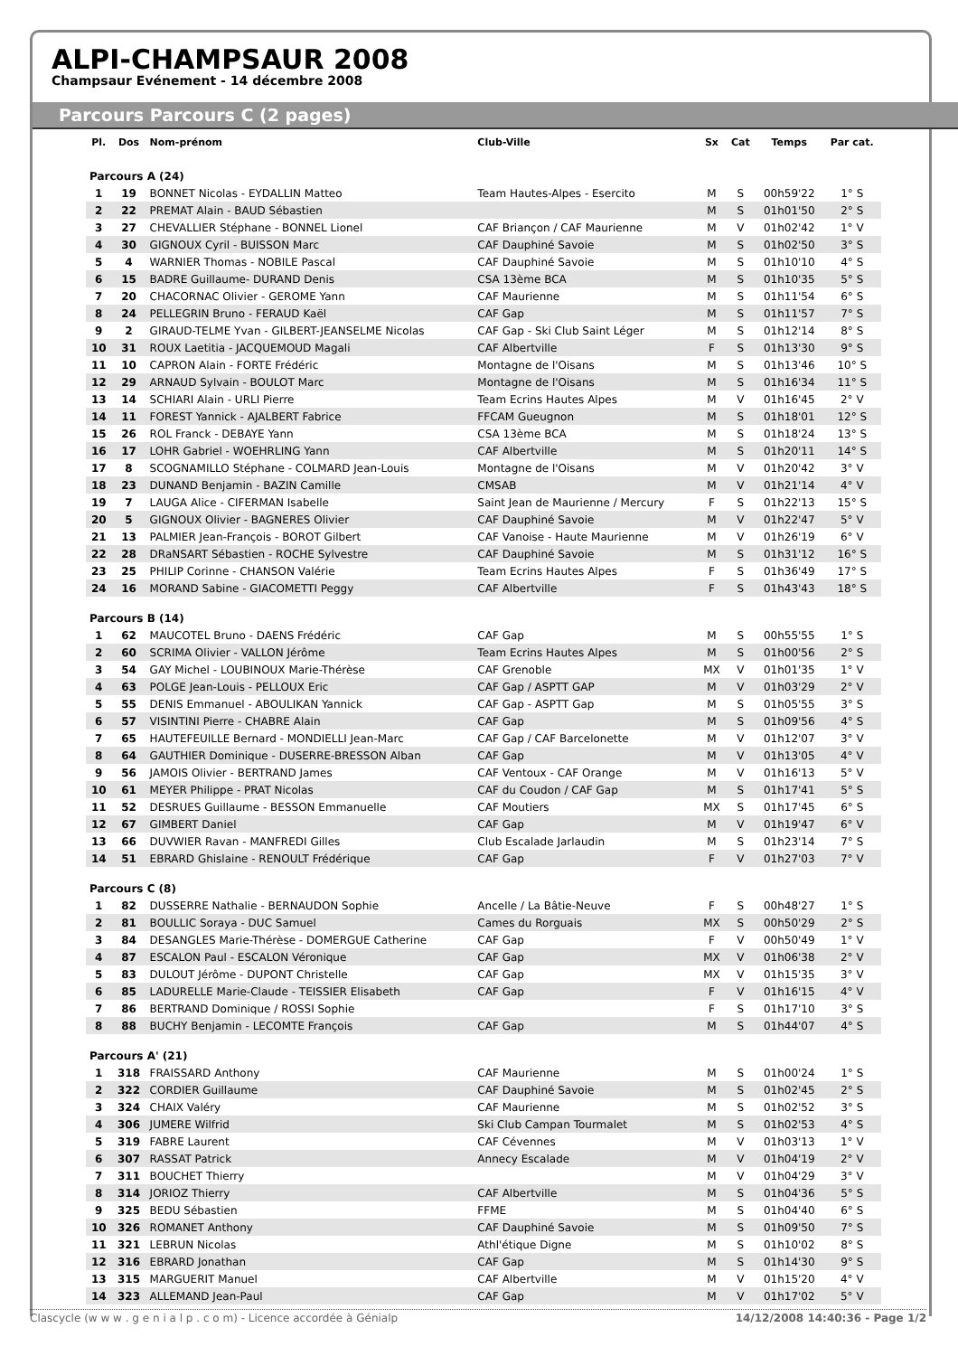ALPI-CHAMPSAUR 2008
Champsaur Evénement - 14 décembre 2008
Parcours Parcours C (2 pages)
| Pl. | Dos | Nom-prénom | Club-Ville | Sx | Cat | Temps | Par cat. |
| --- | --- | --- | --- | --- | --- | --- | --- |
| Parcours A (24) | | | | | | | |
| 1 | 19 | BONNET Nicolas - EYDALLIN Matteo | Team Hautes-Alpes - Esercito | M | S | 00h59'22 | 1° S |
| 2 | 22 | PREMAT Alain - BAUD Sébastien | | M | S | 01h01'50 | 2° S |
| 3 | 27 | CHEVALLIER Stéphane - BONNEL Lionel | CAF Briançon / CAF Maurienne | M | V | 01h02'42 | 1° V |
| 4 | 30 | GIGNOUX Cyril - BUISSON Marc | CAF Dauphiné Savoie | M | S | 01h02'50 | 3° S |
| 5 | 4 | WARNIER Thomas - NOBILE Pascal | CAF Dauphiné Savoie | M | S | 01h10'10 | 4° S |
| 6 | 15 | BADRE Guillaume- DURAND Denis | CSA 13ème BCA | M | S | 01h10'35 | 5° S |
| 7 | 20 | CHACORNAC Olivier - GEROME Yann | CAF Maurienne | M | S | 01h11'54 | 6° S |
| 8 | 24 | PELLEGRIN Bruno - FERAUD Kaël | CAF Gap | M | S | 01h11'57 | 7° S |
| 9 | 2 | GIRAUD-TELME Yvan - GILBERT-JEANSELME Nicolas | CAF Gap - Ski Club Saint Léger | M | S | 01h12'14 | 8° S |
| 10 | 31 | ROUX Laetitia - JACQUEMOUD Magali | CAF Albertville | F | S | 01h13'30 | 9° S |
| 11 | 10 | CAPRON Alain - FORTE Frédéric | Montagne de l'Oisans | M | S | 01h13'46 | 10° S |
| 12 | 29 | ARNAUD Sylvain - BOULOT Marc | Montagne de l'Oisans | M | S | 01h16'34 | 11° S |
| 13 | 14 | SCHIARI Alain - URLI Pierre | Team Ecrins Hautes Alpes | M | V | 01h16'45 | 2° V |
| 14 | 11 | FOREST Yannick - AJALBERT Fabrice | FFCAM Gueugnon | M | S | 01h18'01 | 12° S |
| 15 | 26 | ROL Franck - DEBAYE Yann | CSA 13ème BCA | M | S | 01h18'24 | 13° S |
| 16 | 17 | LOHR Gabriel - WOEHRLING Yann | CAF Albertville | M | S | 01h20'11 | 14° S |
| 17 | 8 | SCOGNAMILLO Stéphane - COLMARD Jean-Louis | Montagne de l'Oisans | M | V | 01h20'42 | 3° V |
| 18 | 23 | DUNAND Benjamin - BAZIN Camille | CMSAB | M | V | 01h21'14 | 4° V |
| 19 | 7 | LAUGA Alice - CIFERMAN Isabelle | Saint Jean de Maurienne / Mercury | F | S | 01h22'13 | 15° S |
| 20 | 5 | GIGNOUX Olivier - BAGNERES Olivier | CAF Dauphiné Savoie | M | V | 01h22'47 | 5° V |
| 21 | 13 | PALMIER Jean-François - BOROT Gilbert | CAF Vanoise - Haute Maurienne | M | V | 01h26'19 | 6° V |
| 22 | 28 | DRaNSART Sébastien - ROCHE Sylvestre | CAF Dauphiné Savoie | M | S | 01h31'12 | 16° S |
| 23 | 25 | PHILIP Corinne - CHANSON Valérie | Team Ecrins Hautes Alpes | F | S | 01h36'49 | 17° S |
| 24 | 16 | MORAND Sabine - GIACOMETTI Peggy | CAF Albertville | F | S | 01h43'43 | 18° S |
| Parcours B (14) | | | | | | | |
| 1 | 62 | MAUCOTEL Bruno - DAENS Frédéric | CAF Gap | M | S | 00h55'55 | 1° S |
| 2 | 60 | SCRIMA Olivier - VALLON Jérôme | Team Ecrins Hautes Alpes | M | S | 01h00'56 | 2° S |
| 3 | 54 | GAY Michel - LOUBINOUX Marie-Thérèse | CAF Grenoble | MX | V | 01h01'35 | 1° V |
| 4 | 63 | POLGE Jean-Louis - PELLOUX Eric | CAF Gap / ASPTT GAP | M | V | 01h03'29 | 2° V |
| 5 | 55 | DENIS Emmanuel - ABOULIKAN Yannick | CAF Gap - ASPTT Gap | M | S | 01h05'55 | 3° S |
| 6 | 57 | VISINTINI Pierre - CHABRE Alain | CAF Gap | M | S | 01h09'56 | 4° S |
| 7 | 65 | HAUTEFEUILLE Bernard - MONDIELLI Jean-Marc | CAF Gap / CAF Barcelonette | M | V | 01h12'07 | 3° V |
| 8 | 64 | GAUTHIER Dominique - DUSERRE-BRESSON Alban | CAF Gap | M | V | 01h13'05 | 4° V |
| 9 | 56 | JAMOIS Olivier - BERTRAND James | CAF Ventoux - CAF Orange | M | V | 01h16'13 | 5° V |
| 10 | 61 | MEYER Philippe - PRAT Nicolas | CAF du Coudon / CAF Gap | M | S | 01h17'41 | 5° S |
| 11 | 52 | DESRUES Guillaume - BESSON Emmanuelle | CAF Moutiers | MX | S | 01h17'45 | 6° S |
| 12 | 67 | GIMBERT Daniel | CAF Gap | M | V | 01h19'47 | 6° V |
| 13 | 66 | DUVWIER Ravan - MANFREDI Gilles | Club Escalade Jarlaudin | M | S | 01h23'14 | 7° S |
| 14 | 51 | EBRARD Ghislaine - RENOULT Frédérique | CAF Gap | F | V | 01h27'03 | 7° V |
| Parcours C (8) | | | | | | | |
| 1 | 82 | DUSSERRE Nathalie - BERNAUDON Sophie | Ancelle / La Bâtie-Neuve | F | S | 00h48'27 | 1° S |
| 2 | 81 | BOULLIC Soraya - DUC Samuel | Cames du Rorguais | MX | S | 00h50'29 | 2° S |
| 3 | 84 | DESANGLES Marie-Thérèse - DOMERGUE Catherine | CAF Gap | F | V | 00h50'49 | 1° V |
| 4 | 87 | ESCALON Paul - ESCALON Véronique | CAF Gap | MX | V | 01h06'38 | 2° V |
| 5 | 83 | DULOUT Jérôme - DUPONT Christelle | CAF Gap | MX | V | 01h15'35 | 3° V |
| 6 | 85 | LADURELLE Marie-Claude - TEISSIER Elisabeth | CAF Gap | F | V | 01h16'15 | 4° V |
| 7 | 86 | BERTRAND Dominique / ROSSI Sophie | | F | S | 01h17'10 | 3° S |
| 8 | 88 | BUCHY Benjamin - LECOMTE François | CAF Gap | M | S | 01h44'07 | 4° S |
| Parcours A' (21) | | | | | | | |
| 1 | 318 | FRAISSARD Anthony | CAF Maurienne | M | S | 01h00'24 | 1° S |
| 2 | 322 | CORDIER Guillaume | CAF Dauphiné Savoie | M | S | 01h02'45 | 2° S |
| 3 | 324 | CHAIX Valéry | CAF Maurienne | M | S | 01h02'52 | 3° S |
| 4 | 306 | JUMERE Wilfrid | Ski Club Campan Tourmalet | M | S | 01h02'53 | 4° S |
| 5 | 319 | FABRE Laurent | CAF Cévennes | M | V | 01h03'13 | 1° V |
| 6 | 307 | RASSAT Patrick | Annecy Escalade | M | V | 01h04'19 | 2° V |
| 7 | 311 | BOUCHET Thierry | | M | V | 01h04'29 | 3° V |
| 8 | 314 | JORIOZ Thierry | CAF Albertville | M | S | 01h04'36 | 5° S |
| 9 | 325 | BEDU Sébastien | FFME | M | S | 01h04'40 | 6° S |
| 10 | 326 | ROMANET Anthony | CAF Dauphiné Savoie | M | S | 01h09'50 | 7° S |
| 11 | 321 | LEBRUN Nicolas | Athl'étique Digne | M | S | 01h10'02 | 8° S |
| 12 | 316 | EBRARD Jonathan | CAF Gap | M | S | 01h14'30 | 9° S |
| 13 | 315 | MARGUERIT Manuel | CAF Albertville | M | V | 01h15'20 | 4° V |
| 14 | 323 | ALLEMAND Jean-Paul | CAF Gap | M | V | 01h17'02 | 5° V |
Clascycle (w w w . g e n i a l p . c o m) - Licence accordée à Génialp 14/12/2008 14:40:36 - Page 1/2